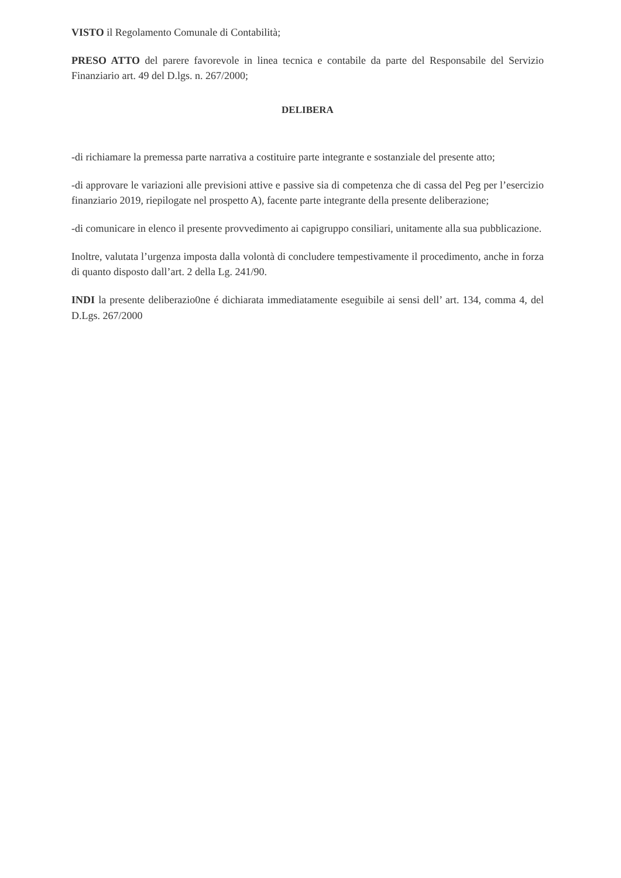VISTO il Regolamento Comunale di Contabilità;
PRESO ATTO del parere favorevole in linea tecnica e contabile da parte del Responsabile del Servizio Finanziario art. 49 del D.lgs. n. 267/2000;
DELIBERA
-di richiamare la premessa parte narrativa a costituire parte integrante e sostanziale del presente atto;
-di approvare le variazioni alle previsioni attive e passive sia di competenza che di cassa del Peg per l’esercizio finanziario 2019, riepilogate nel prospetto A), facente parte integrante della presente deliberazione;
-di comunicare in elenco il presente provvedimento ai capigruppo consiliari, unitamente alla sua pubblicazione.
Inoltre, valutata l’urgenza imposta dalla volontà di concludere tempestivamente il procedimento, anche in forza di quanto disposto dall’art. 2 della Lg. 241/90.
INDI la presente deliberazio0ne é dichiarata immediatamente eseguibile ai sensi dell’ art. 134, comma 4, del D.Lgs. 267/2000